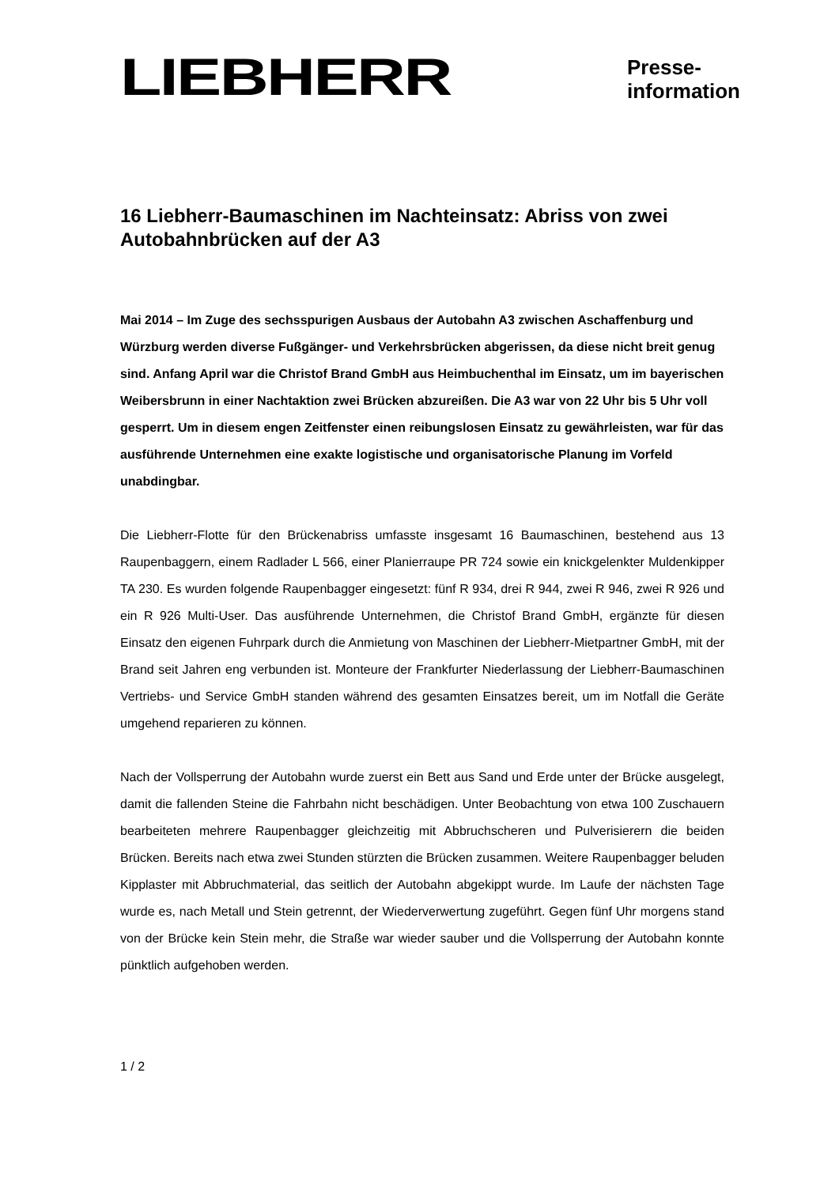LIEBHERR
Presse-
information
16 Liebherr-Baumaschinen im Nachteinsatz: Abriss von zwei Autobahnbrücken auf der A3
Mai 2014 – Im Zuge des sechsspurigen Ausbaus der Autobahn A3 zwischen Aschaffenburg und Würzburg werden diverse Fußgänger- und Verkehrsbrücken abgerissen, da diese nicht breit genug sind. Anfang April war die Christof Brand GmbH aus Heimbuchenthal im Einsatz, um im bayerischen Weibersbrunn in einer Nachtaktion zwei Brücken abzureißen. Die A3 war von 22 Uhr bis 5 Uhr voll gesperrt. Um in diesem engen Zeitfenster einen reibungslosen Einsatz zu gewährleisten, war für das ausführende Unternehmen eine exakte logistische und organisatorische Planung im Vorfeld unabdingbar.
Die Liebherr-Flotte für den Brückenabriss umfasste insgesamt 16 Baumaschinen, bestehend aus 13 Raupenbaggern, einem Radlader L 566, einer Planierraupe PR 724 sowie ein knickgelenkter Muldenkipper TA 230. Es wurden folgende Raupenbagger eingesetzt: fünf R 934, drei R 944, zwei R 946, zwei R 926 und ein R 926 Multi-User. Das ausführende Unternehmen, die Christof Brand GmbH, ergänzte für diesen Einsatz den eigenen Fuhrpark durch die Anmietung von Maschinen der Liebherr-Mietpartner GmbH, mit der Brand seit Jahren eng verbunden ist. Monteure der Frankfurter Niederlassung der Liebherr-Baumaschinen Vertriebs- und Service GmbH standen während des gesamten Einsatzes bereit, um im Notfall die Geräte umgehend reparieren zu können.
Nach der Vollsperrung der Autobahn wurde zuerst ein Bett aus Sand und Erde unter der Brücke ausgelegt, damit die fallenden Steine die Fahrbahn nicht beschädigen. Unter Beobachtung von etwa 100 Zuschauern bearbeiteten mehrere Raupenbagger gleichzeitig mit Abbruchscheren und Pulverisierern die beiden Brücken. Bereits nach etwa zwei Stunden stürzten die Brücken zusammen. Weitere Raupenbagger beluden Kipplaster mit Abbruchmaterial, das seitlich der Autobahn abgekippt wurde. Im Laufe der nächsten Tage wurde es, nach Metall und Stein getrennt, der Wiederverwertung zugeführt. Gegen fünf Uhr morgens stand von der Brücke kein Stein mehr, die Straße war wieder sauber und die Vollsperrung der Autobahn konnte pünktlich aufgehoben werden.
1 / 2